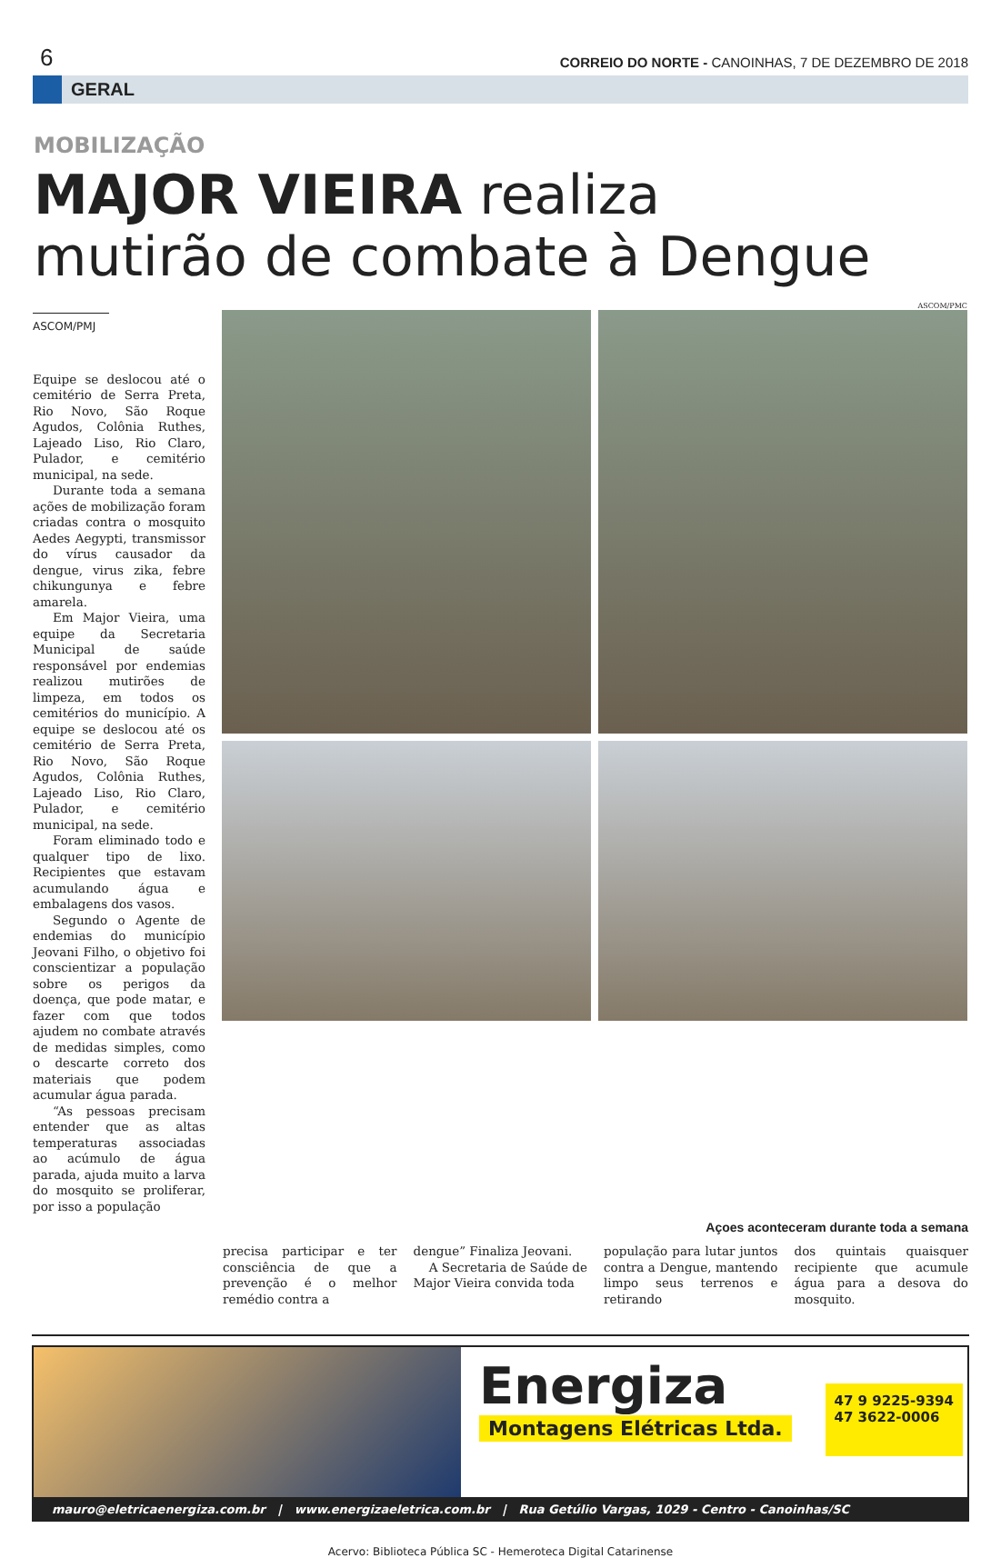6 CORREIO DO NORTE - CANOINHAS, 7 DE DEZEMBRO DE 2018
GERAL
MOBILIZAÇÃO
MAJOR VIEIRA realiza
mutirão de combate à Dengue
ASCOM/PMJ
Equipe se deslocou até o cemitério de Serra Preta, Rio Novo, São Roque Agudos, Colônia Ruthes, Lajeado Liso, Rio Claro, Pulador, e cemitério municipal, na sede.
Durante toda a semana ações de mobilização foram criadas contra o mosquito Aedes Aegypti, transmissor do vírus causador da dengue, virus zika, febre chikungunya e febre amarela.
Em Major Vieira, uma equipe da Secretaria Municipal de saúde responsável por endemias realizou mutirões de limpeza, em todos os cemitérios do município. A equipe se deslocou até os cemitério de Serra Preta, Rio Novo, São Roque Agudos, Colônia Ruthes, Lajeado Liso, Rio Claro, Pulador, e cemitério municipal, na sede.
Foram eliminado todo e qualquer tipo de lixo. Recipientes que estavam acumulando água e embalagens dos vasos.
Segundo o Agente de endemias do município Jeovani Filho, o objetivo foi conscientizar a população sobre os perigos da doença, que pode matar, e fazer com que todos ajudem no combate através de medidas simples, como o descarte correto dos materiais que podem acumular água parada.
“As pessoas precisam entender que as altas temperaturas associadas ao acúmulo de água parada, ajuda muito a larva do mosquito se proliferar, por isso a população
ASCOM/PMC
Açoes aconteceram durante toda a semana
precisa participar e ter consciência de que a prevenção é o melhor remédio contra a
dengue” Finaliza Jeovani.
A Secretaria de Saúde de Major Vieira convida toda
população para lutar juntos contra a Dengue, mantendo limpo seus terrenos e retirando
dos quintais quaisquer recipiente que acumule água para a desova do mosquito.
Energiza
Montagens Elétricas Ltda.
47 9 9225-9394
47 3622-0006
mauro@eletricaenergiza.com.br | www.energizaeletrica.com.br | Rua Getúlio Vargas, 1029 - Centro - Canoinhas/SC
Acervo: Biblioteca Pública SC - Hemeroteca Digital Catarinense